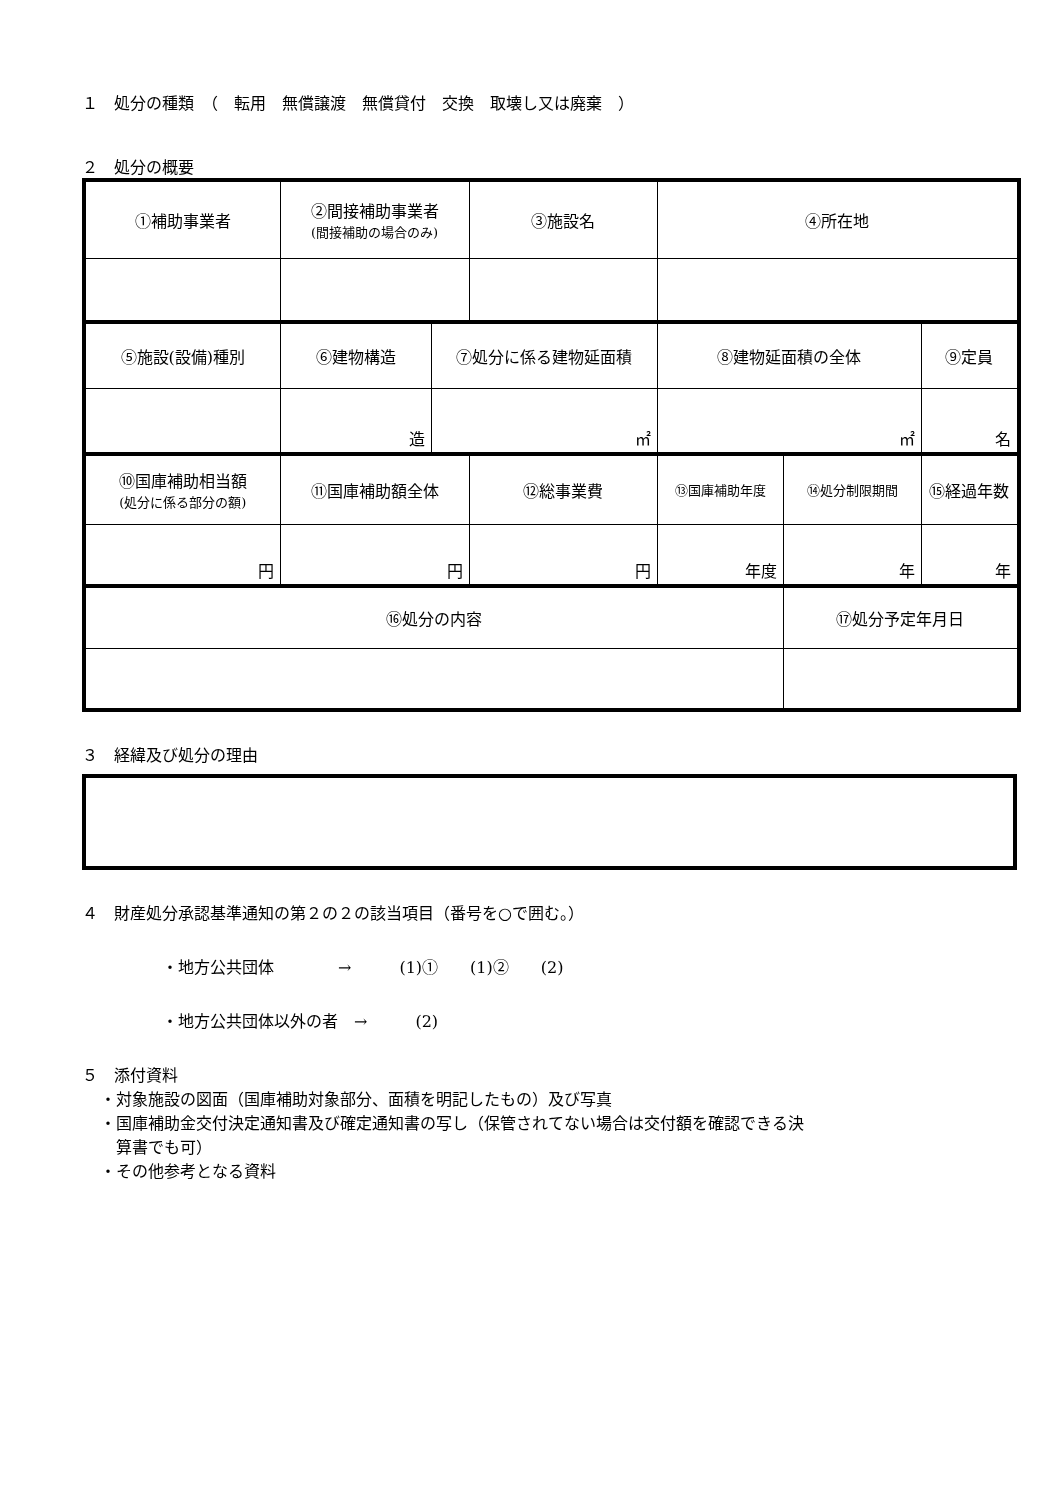１　処分の種類　（　転用　無償譲渡　無償貸付　交換　取壊し又は廃棄　）
２　処分の概要
| ①補助事業者 | ②間接補助事業者 (間接補助の場合のみ) | | ③施設名 | ④所在地 | | |
| ⑤施設(設備)種別 | ⑥建物構造 | ⑦処分に係る建物延面積 | | ⑧建物延面積の全体 | | ⑨定員 |
| | 造 | ㎡ | | ㎡ | | 名 |
| ⑩国庫補助相当額 (処分に係る部分の額) | ⑪国庫補助額全体 | | ⑫総事業費 | ⑬国庫補助年度 | ⑭処分制限期間 | ⑮経過年数 |
| 円 | 円 | | 円 | 年度 | 年 | 年 |
| ⑯処分の内容 | | | | | ⑰処分予定年月日 | |
３　経緯及び処分の理由
４　財産処分承認基準通知の第２の２の該当項目（番号を○で囲む。）
・地方公共団体　　　　→　　　(1)①　　(1)②　　(2)
・地方公共団体以外の者　→　　　(2)
５　添付資料
・対象施設の図面（国庫補助対象部分、面積を明記したもの）及び写真
・国庫補助金交付決定通知書及び確定通知書の写し（保管されてない場合は交付額を確認できる決
　算書でも可）
・その他参考となる資料